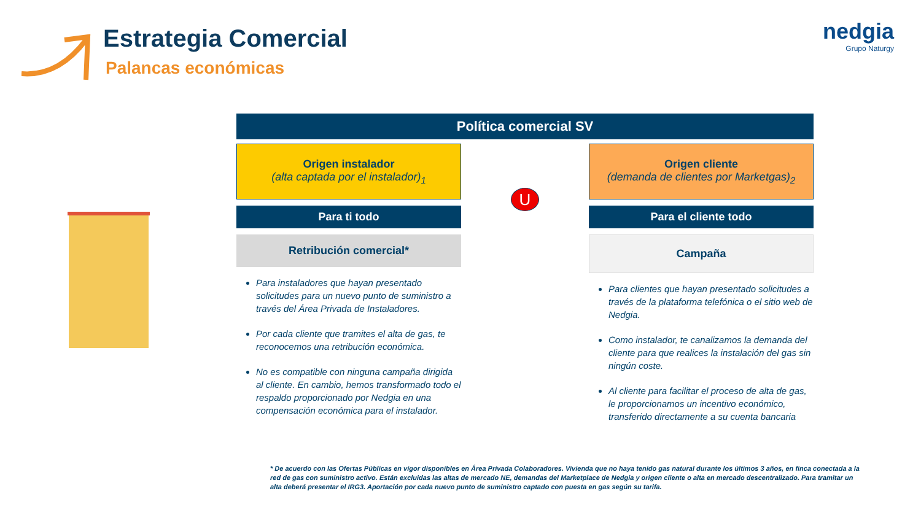Estrategia Comercial
Palancas económicas
nedgia
Grupo Naturgy
Política comercial SV
Origen instalador
(alta captada por el instalador)<sub>1</sub>
Para ti todo
Retribución comercial*
Para instaladores que hayan presentado solicitudes para un nuevo punto de suministro a través del Área Privada de Instaladores.
Por cada cliente que tramites el alta de gas, te reconocemos una retribución económica.
No es compatible con ninguna campaña dirigida al cliente. En cambio, hemos transformado todo el respaldo proporcionado por Nedgia en una compensación económica para el instalador.
U
Origen cliente
(demanda de clientes por Marketgas)<sub>2</sub>
Para el cliente todo
Campaña
Para clientes que hayan presentado solicitudes a través de la plataforma telefónica o el sitio web de Nedgia.
Como instalador, te canalizamos la demanda del cliente para que realices la instalación del gas sin ningún coste.
Al cliente para facilitar el proceso de alta de gas, le proporcionamos un incentivo económico, transferido directamente a su cuenta bancaria
* De acuerdo con las Ofertas Públicas en vigor disponibles en Área Privada Colaboradores. Vivienda que no haya tenido gas natural durante los últimos 3 años, en finca conectada a la red de gas con suministro activo. Están excluidas las altas de mercado NE, demandas del Marketplace de Nedgia y origen cliente o alta en mercado descentralizado. Para tramitar un alta deberá presentar el IRG3. Aportación por cada nuevo punto de suministro captado con puesta en gas según su tarifa.